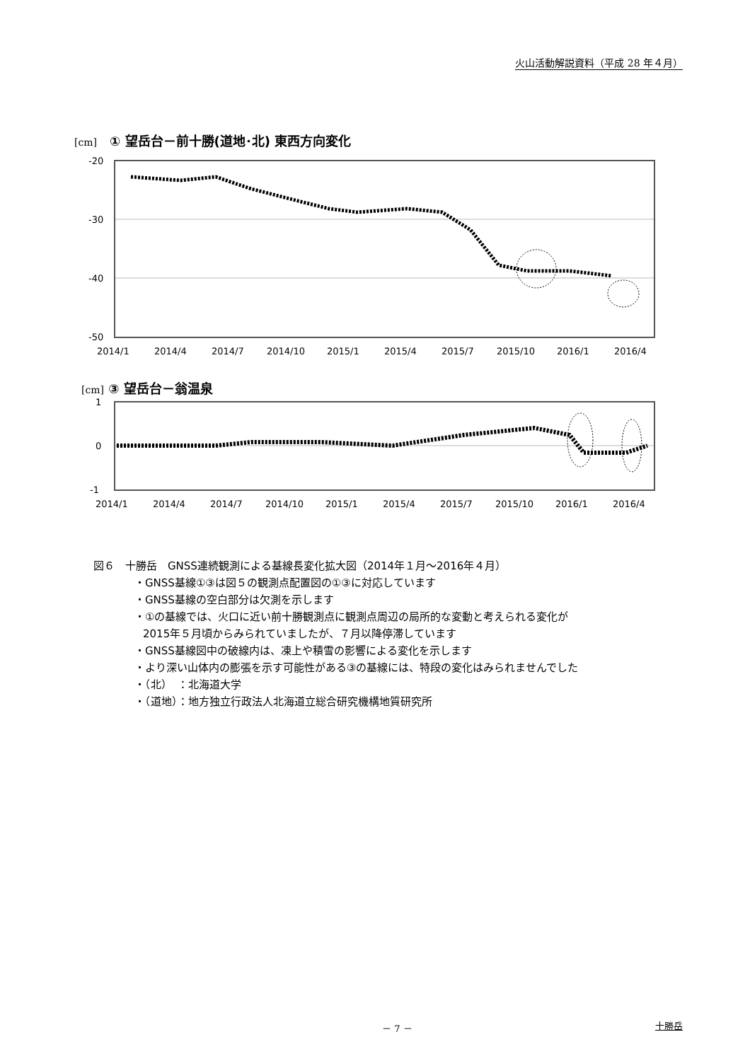火山活動解説資料（平成 28 年４月）
[cm]　① 望岳台－前十勝(道地･北) 東西方向変化
-20
-30
-40
-50
2014/1
2014/4
2014/7
2014/10
2015/1
2015/4
2015/7
2015/10
2016/1
2016/4
[cm] ③ 望岳台－翁温泉
1
0
-1
2014/1
2014/4
2014/7
2014/10
2015/1
2015/4
2015/7
2015/10
2016/1
2016/4
図６　十勝岳　GNSS連続観測による基線長変化拡大図（2014年１月～2016年４月）
・GNSS基線①③は図５の観測点配置図の①③に対応しています
・GNSS基線の空白部分は欠測を示します
・①の基線では、火口に近い前十勝観測点に観測点周辺の局所的な変動と考えられる変化が
2015年５月頃からみられていましたが、７月以降停滞しています
・GNSS基線図中の破線内は、凍上や積雪の影響による変化を示します
・より深い山体内の膨張を示す可能性がある③の基線には、特段の変化はみられませんでした
・（北）　：北海道大学
・（道地）：地方独立行政法人北海道立総合研究機構地質研究所
－ 7 － 十勝岳